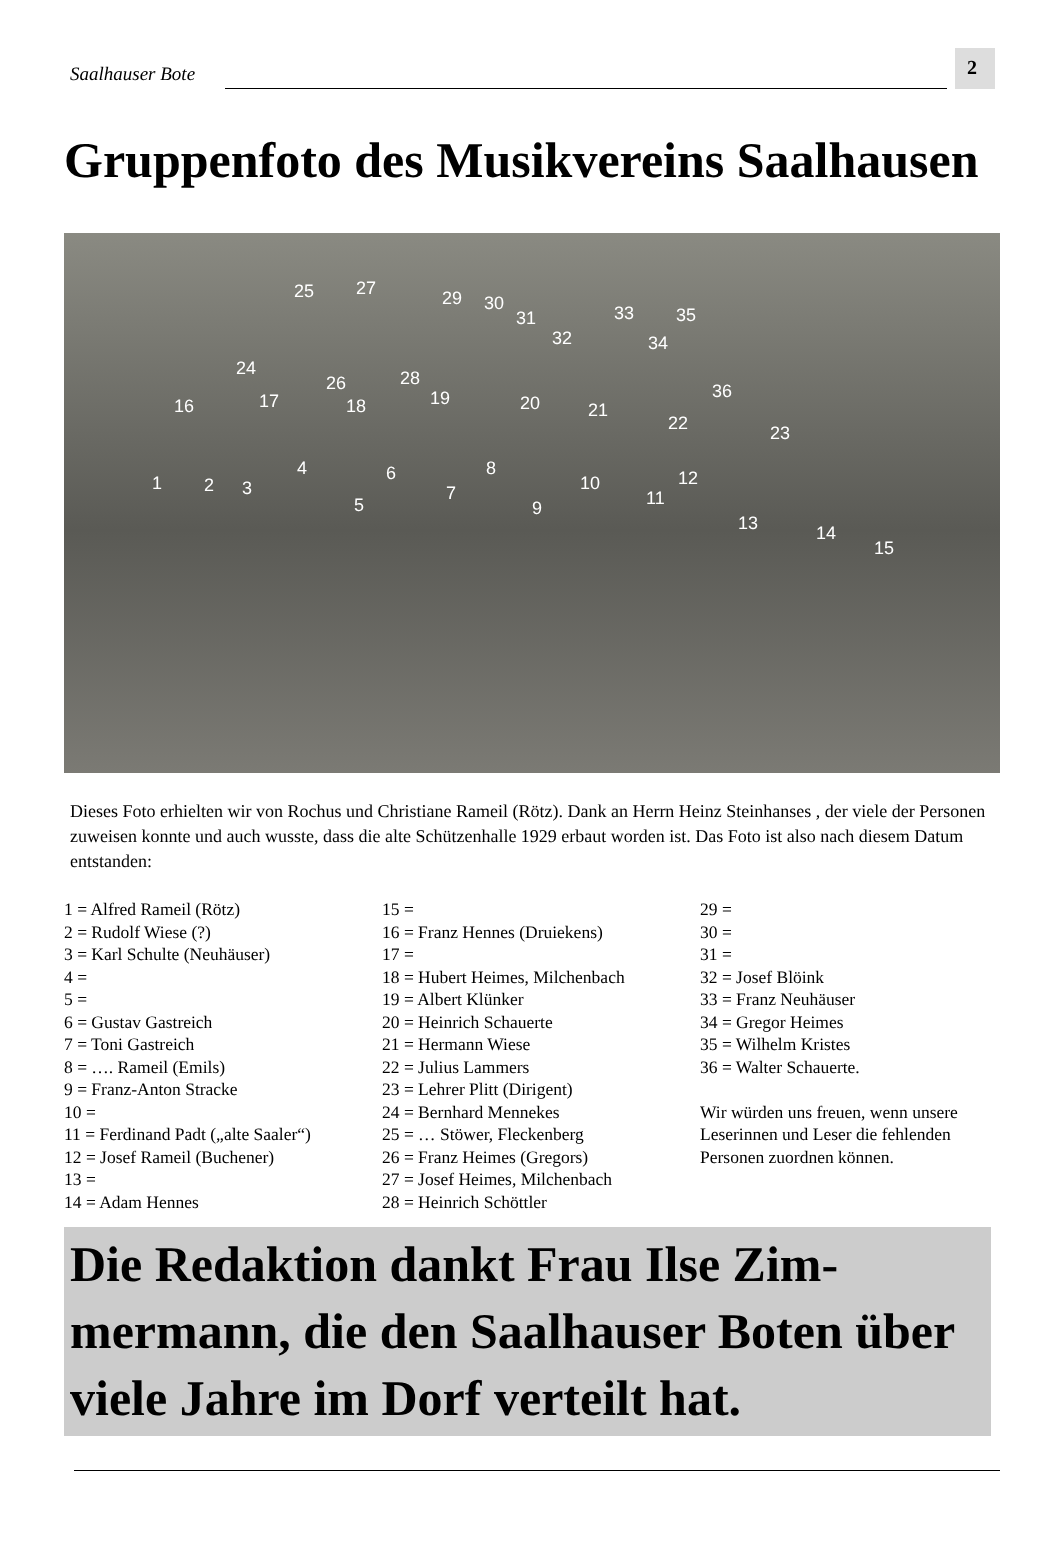Saalhauser Bote 2
Gruppenfoto des Musikvereins Saalhausen
25 27 29 30
31
32
33
34
35
24
26 28
36
16 17 18 19 20 21
22 23
1 2 3
4
5
6
7
8
9
10
11
12
13 14
15
Dieses Foto erhielten wir von Rochus und Christiane Rameil (Rötz). Dank an Herrn Heinz Steinhanses , der viele der Personen zuweisen konnte und auch wusste, dass die alte Schützenhalle 1929 erbaut worden ist. Das Foto ist also nach diesem Datum entstanden:
1 = Alfred Rameil (Rötz)
2 = Rudolf Wiese (?)
3 = Karl Schulte (Neuhäuser)
4 =
5 =
6 = Gustav Gastreich
7 = Toni Gastreich
8 = …. Rameil (Emils)
9 = Franz-Anton Stracke
10 =
11 = Ferdinand Padt („alte Saaler“)
12 = Josef Rameil (Buchener)
13 =
14 = Adam Hennes
15 =
16 = Franz Hennes (Druiekens)
17 =
18 = Hubert Heimes, Milchenbach
19 = Albert Klünker
20 = Heinrich Schauerte
21 = Hermann Wiese
22 = Julius Lammers
23 = Lehrer Plitt (Dirigent)
24 = Bernhard Mennekes
25 = … Stöwer, Fleckenberg
26 = Franz Heimes (Gregors)
27 = Josef Heimes, Milchenbach
28 = Heinrich Schöttler
29 =
30 =
31 =
32 = Josef Blöink
33 = Franz Neuhäuser
34 = Gregor Heimes
35 = Wilhelm Kristes
36 = Walter Schauerte.
Wir würden uns freuen, wenn unsere Leserinnen und Leser die fehlenden Personen zuordnen können.
Die Redaktion dankt Frau Ilse Zim-mermann, die den Saalhauser Boten über viele Jahre im Dorf verteilt hat.